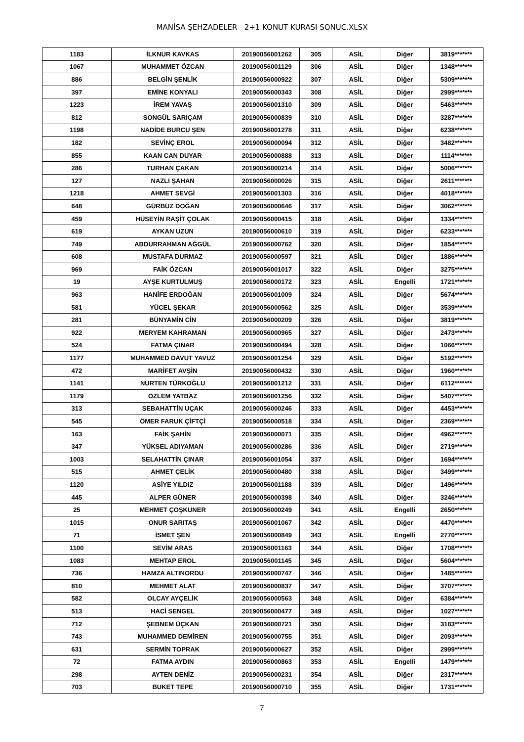MANİSA ŞEHZADELER 2+1 KONUT KURASI SONUC.XLSX
| 1183 | İLKNUR KAVKAS | 20190056001262 | 305 | ASİL | Diğer | 3819******* |
| 1067 | MUHAMMET ÖZCAN | 20190056001129 | 306 | ASİL | Diğer | 1348******* |
| 886 | BELGİN ŞENLİK | 20190056000922 | 307 | ASİL | Diğer | 5309******* |
| 397 | EMİNE KONYALI | 20190056000343 | 308 | ASİL | Diğer | 2999******* |
| 1223 | İREM YAVAŞ | 20190056001310 | 309 | ASİL | Diğer | 5463******* |
| 812 | SONGÜL SARIÇAM | 20190056000839 | 310 | ASİL | Diğer | 3287******* |
| 1198 | NADİDE BURCU ŞEN | 20190056001278 | 311 | ASİL | Diğer | 6238******* |
| 182 | SEVİNÇ EROL | 20190056000094 | 312 | ASİL | Diğer | 3482******* |
| 855 | KAAN CAN DUYAR | 20190056000888 | 313 | ASİL | Diğer | 1114******* |
| 286 | TURHAN ÇAKAN | 20190056000214 | 314 | ASİL | Diğer | 5006******* |
| 127 | NAZLI ŞAHAN | 20190056000026 | 315 | ASİL | Diğer | 2611******* |
| 1218 | AHMET SEVGİ | 20190056001303 | 316 | ASİL | Diğer | 4018******* |
| 648 | GÜRBÜZ DOĞAN | 20190056000646 | 317 | ASİL | Diğer | 3062******* |
| 459 | HÜSEYİN RAŞİT ÇOLAK | 20190056000415 | 318 | ASİL | Diğer | 1334******* |
| 619 | AYKAN UZUN | 20190056000610 | 319 | ASİL | Diğer | 6233******* |
| 749 | ABDURRAHMAN AĞGÜL | 20190056000762 | 320 | ASİL | Diğer | 1854******* |
| 608 | MUSTAFA DURMAZ | 20190056000597 | 321 | ASİL | Diğer | 1886******* |
| 969 | FAİK ÖZCAN | 20190056001017 | 322 | ASİL | Diğer | 3275******* |
| 19 | AYŞE KURTULMUŞ | 20190056000172 | 323 | ASİL | Engelli | 1721******* |
| 963 | HANİFE ERDOĞAN | 20190056001009 | 324 | ASİL | Diğer | 5674******* |
| 581 | YÜCEL ŞEKAR | 20190056000562 | 325 | ASİL | Diğer | 3539******* |
| 281 | BÜNYAMİN CİN | 20190056000209 | 326 | ASİL | Diğer | 3819******* |
| 922 | MERYEM KAHRAMAN | 20190056000965 | 327 | ASİL | Diğer | 2473******* |
| 524 | FATMA ÇINAR | 20190056000494 | 328 | ASİL | Diğer | 1066******* |
| 1177 | MUHAMMED DAVUT YAVUZ | 20190056001254 | 329 | ASİL | Diğer | 5192******* |
| 472 | MARİFET AVŞİN | 20190056000432 | 330 | ASİL | Diğer | 1960******* |
| 1141 | NURTEN TÜRKOĞLU | 20190056001212 | 331 | ASİL | Diğer | 6112******* |
| 1179 | ÖZLEM YATBAZ | 20190056001256 | 332 | ASİL | Diğer | 5407******* |
| 313 | SEBAHATTİN UÇAK | 20190056000246 | 333 | ASİL | Diğer | 4453******* |
| 545 | ÖMER FARUK ÇİFTÇİ | 20190056000518 | 334 | ASİL | Diğer | 2369******* |
| 163 | FAİK ŞAHİN | 20190056000071 | 335 | ASİL | Diğer | 4962******* |
| 347 | YÜKSEL ADIYAMAN | 20190056000286 | 336 | ASİL | Diğer | 2719******* |
| 1003 | SELAHATTİN ÇINAR | 20190056001054 | 337 | ASİL | Diğer | 1694******* |
| 515 | AHMET ÇELİK | 20190056000480 | 338 | ASİL | Diğer | 3499******* |
| 1120 | ASİYE YILDIZ | 20190056001188 | 339 | ASİL | Diğer | 1496******* |
| 445 | ALPER GÜNER | 20190056000398 | 340 | ASİL | Diğer | 3246******* |
| 25 | MEHMET ÇOŞKUNER | 20190056000249 | 341 | ASİL | Engelli | 2650******* |
| 1015 | ONUR SARITAŞ | 20190056001067 | 342 | ASİL | Diğer | 4470******* |
| 71 | İSMET ŞEN | 20190056000849 | 343 | ASİL | Engelli | 2770******* |
| 1100 | SEVİM ARAS | 20190056001163 | 344 | ASİL | Diğer | 1708******* |
| 1083 | MEHTAP EROL | 20190056001145 | 345 | ASİL | Diğer | 5604******* |
| 736 | HAMZA ALTINORDU | 20190056000747 | 346 | ASİL | Diğer | 1485******* |
| 810 | MEHMET ALAT | 20190056000837 | 347 | ASİL | Diğer | 3707******* |
| 582 | OLCAY AYÇELİK | 20190056000563 | 348 | ASİL | Diğer | 6384******* |
| 513 | HACİ SENGEL | 20190056000477 | 349 | ASİL | Diğer | 1027******* |
| 712 | ŞEBNEM ÜÇKAN | 20190056000721 | 350 | ASİL | Diğer | 3183******* |
| 743 | MUHAMMED DEMİREN | 20190056000755 | 351 | ASİL | Diğer | 2093******* |
| 631 | SERMİN TOPRAK | 20190056000627 | 352 | ASİL | Diğer | 2999******* |
| 72 | FATMA AYDIN | 20190056000863 | 353 | ASİL | Engelli | 1479******* |
| 298 | AYTEN DENİZ | 20190056000231 | 354 | ASİL | Diğer | 2317******* |
| 703 | BUKET TEPE | 20190056000710 | 355 | ASİL | Diğer | 1731******* |
7